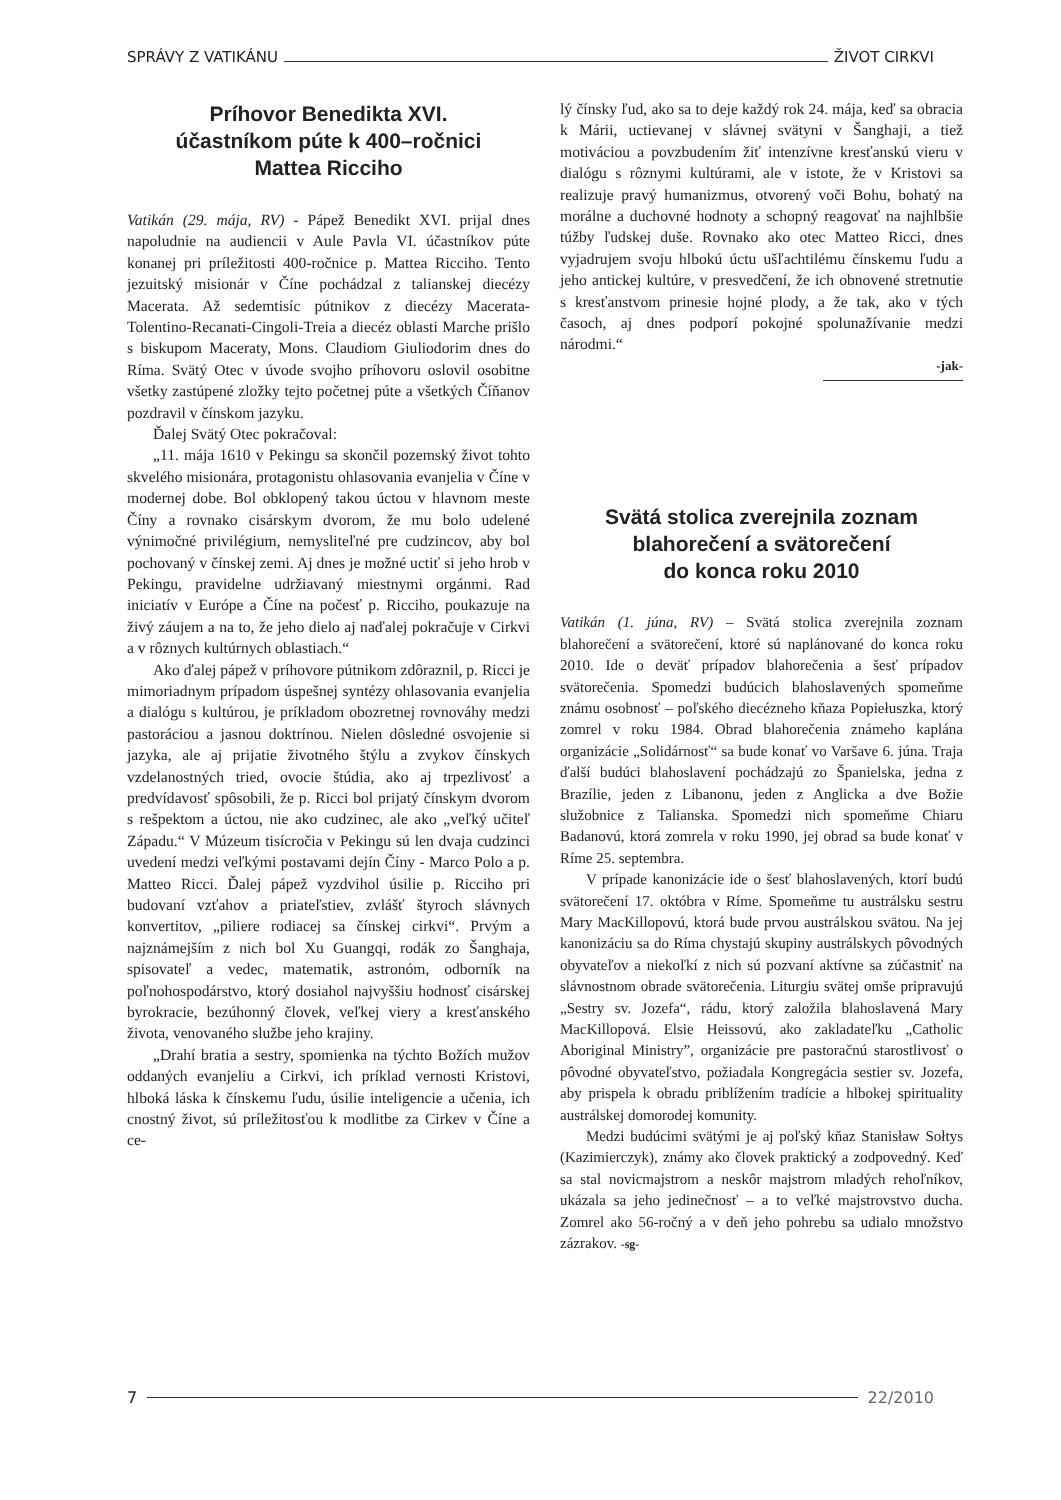SPRÁVY Z VATIKÁNU ŽIVOT CIRKVI
Príhovor Benedikta XVI.
účastníkom púte k 400–ročnici
Mattea Ricciho
Vatikán (29. mája, RV) - Pápež Benedikt XVI. prijal dnes napoludnie na audiencii v Aule Pavla VI. účastníkov púte konanej pri príležitosti 400-ročnice p. Mattea Ricciho. Tento jezuitský misionár v Číne pochádzal z talianskej diecézy Macerata. Až sedemtisíc pútnikov z diecézy Macerata-Tolentino-Recanati-Cingoli-Treia a diecéz oblasti Marche prišlo s biskupom Maceraty, Mons. Claudiom Giuliodorim dnes do Ríma. Svätý Otec v úvode svojho príhovoru oslovil osobitne všetky zastúpené zložky tejto početnej púte a všetkých Číňanov pozdravil v čínskom jazyku.
Ďalej Svätý Otec pokračoval:
„11. mája 1610 v Pekingu sa skončil pozemský život tohto skvelého misionára, protagonistu ohlasovania evanjelia v Číne v modernej dobe. Bol obklopený takou úctou v hlavnom meste Číny a rovnako cisárskym dvorom, že mu bolo udelené výnimočné privilégium, nemysliteľné pre cudzincov, aby bol pochovaný v čínskej zemi. Aj dnes je možné uctiť si jeho hrob v Pekingu, pravidelne udržiavaný miestnymi orgánmi. Rad iniciatív v Európe a Číne na počesť p. Ricciho, poukazuje na živý záujem a na to, že jeho dielo aj naďalej pokračuje v Cirkvi a v rôznych kultúrnych oblastiach.“
Ako ďalej pápež v príhovore pútnikom zdôraznil, p. Ricci je mimoriadnym prípadom úspešnej syntézy ohlasovania evanjelia a dialógu s kultúrou, je príkladom obozretnej rovnováhy medzi pastoráciou a jasnou doktrínou. Nielen dôsledné osvojenie si jazyka, ale aj prijatie životného štýlu a zvykov čínskych vzdelanostných tried, ovocie štúdia, ako aj trpezlivosť a predvídavosť spôsobili, že p. Ricci bol prijatý čínskym dvorom s rešpektom a úctou, nie ako cudzinec, ale ako „veľký učiteľ Západu.“ V Múzeum tisícročia v Pekingu sú len dvaja cudzinci uvedení medzi veľkými postavami dejín Číny - Marco Polo a p. Matteo Ricci. Ďalej pápež vyzdvihol úsilie p. Ricciho pri budovaní vzťahov a priateľstiev, zvlášť štyroch slávnych konvertitov, „piliere rodiacej sa čínskej cirkvi“. Prvým a najznámejším z nich bol Xu Guangqi, rodák zo Šanghaja, spisovateľ a vedec, matematik, astronóm, odborník na poľnohospodárstvo, ktorý dosiahol najvyššiu hodnosť cisárskej byrokracie, bezúhonný človek, veľkej viery a kresťanského života, venovaného službe jeho krajiny.
„Drahí bratia a sestry, spomienka na týchto Božích mužov oddaných evanjeliu a Cirkvi, ich príklad vernosti Kristovi, hlboká láska k čínskemu ľudu, úsilie inteligencie a učenia, ich cnostný život, sú príležitosťou k modlitbe za Cirkev v Číne a ce-
lý čínsky ľud, ako sa to deje každý rok 24. mája, keď sa obracia k Márii, uctievanej v slávnej svätyni v Šanghaji, a tiež motiváciou a povzbudením žiť intenzívne kresťanskú vieru v dialógu s rôznymi kultúrami, ale v istote, že v Kristovi sa realizuje pravý humanizmus, otvorený voči Bohu, bohatý na morálne a duchovné hodnoty a schopný reagovať na najhlbšie túžby ľudskej duše. Rovnako ako otec Matteo Ricci, dnes vyjadrujem svoju hlbokú úctu ušľachtilému čínskemu ľudu a jeho antickej kultúre, v presvedčení, že ich obnovené stretnutie s kresťanstvom prinesie hojné plody, a že tak, ako v tých časoch, aj dnes podporí pokojné spolunažívanie medzi národmi.“
-jak-
Svätá stolica zverejnila zoznam
blahorečení a svätorečení
do konca roku 2010
Vatikán (1. júna, RV) – Svätá stolica zverejnila zoznam blahorečení a svätorečení, ktoré sú naplánované do konca roku 2010. Ide o deväť prípadov blahorečenia a šesť prípadov svätorečenia. Spomedzi budúcich blahoslavených spomeňme známu osobnosť – poľského diecézneho kňaza Popiełuszka, ktorý zomrel v roku 1984. Obrad blahorečenia známeho kaplána organizácie „Solidárnosť“ sa bude konať vo Varšave 6. júna. Traja ďalší budúci blahoslavení pochádzajú zo Španielska, jedna z Brazílie, jeden z Libanonu, jeden z Anglicka a dve Božie služobnice z Talianska. Spomedzi nich spomeňme Chiaru Badanovú, ktorá zomrela v roku 1990, jej obrad sa bude konať v Ríme 25. septembra.
V prípade kanonizácie ide o šesť blahoslavených, ktorí budú svätorečení 17. októbra v Ríme. Spomeňme tu austrálsku sestru Mary MacKillopovú, ktorá bude prvou austrálskou svätou. Na jej kanonizáciu sa do Ríma chystajú skupiny austrálskych pôvodných obyvateľov a niekoľkí z nich sú pozvaní aktívne sa zúčastniť na slávnostnom obrade svätorečenia. Liturgiu svätej omše pripravujú „Sestry sv. Jozefa“, rádu, ktorý založila blahoslavená Mary MacKillopová. Elsie Heissovú, ako zakladateľku „Catholic Aboriginal Ministry”, organizácie pre pastoračnú starostlivosť o pôvodné obyvateľstvo, požiadala Kongregácia sestier sv. Jozefa, aby prispela k obradu priblížením tradície a hlbokej spirituality austrálskej domorodej komunity.
Medzi budúcimi svätými je aj poľský kňaz Stanisław Sołtys (Kazimierczyk), známy ako človek praktický a zodpovedný. Keď sa stal novicmajstrom a neskôr majstrom mladých rehoľníkov, ukázala sa jeho jedinečnosť – a to veľké majstrovstvo ducha. Zomrel ako 56-ročný a v deň jeho pohrebu sa udialo množstvo zázrakov. -sg-
7 22/2010